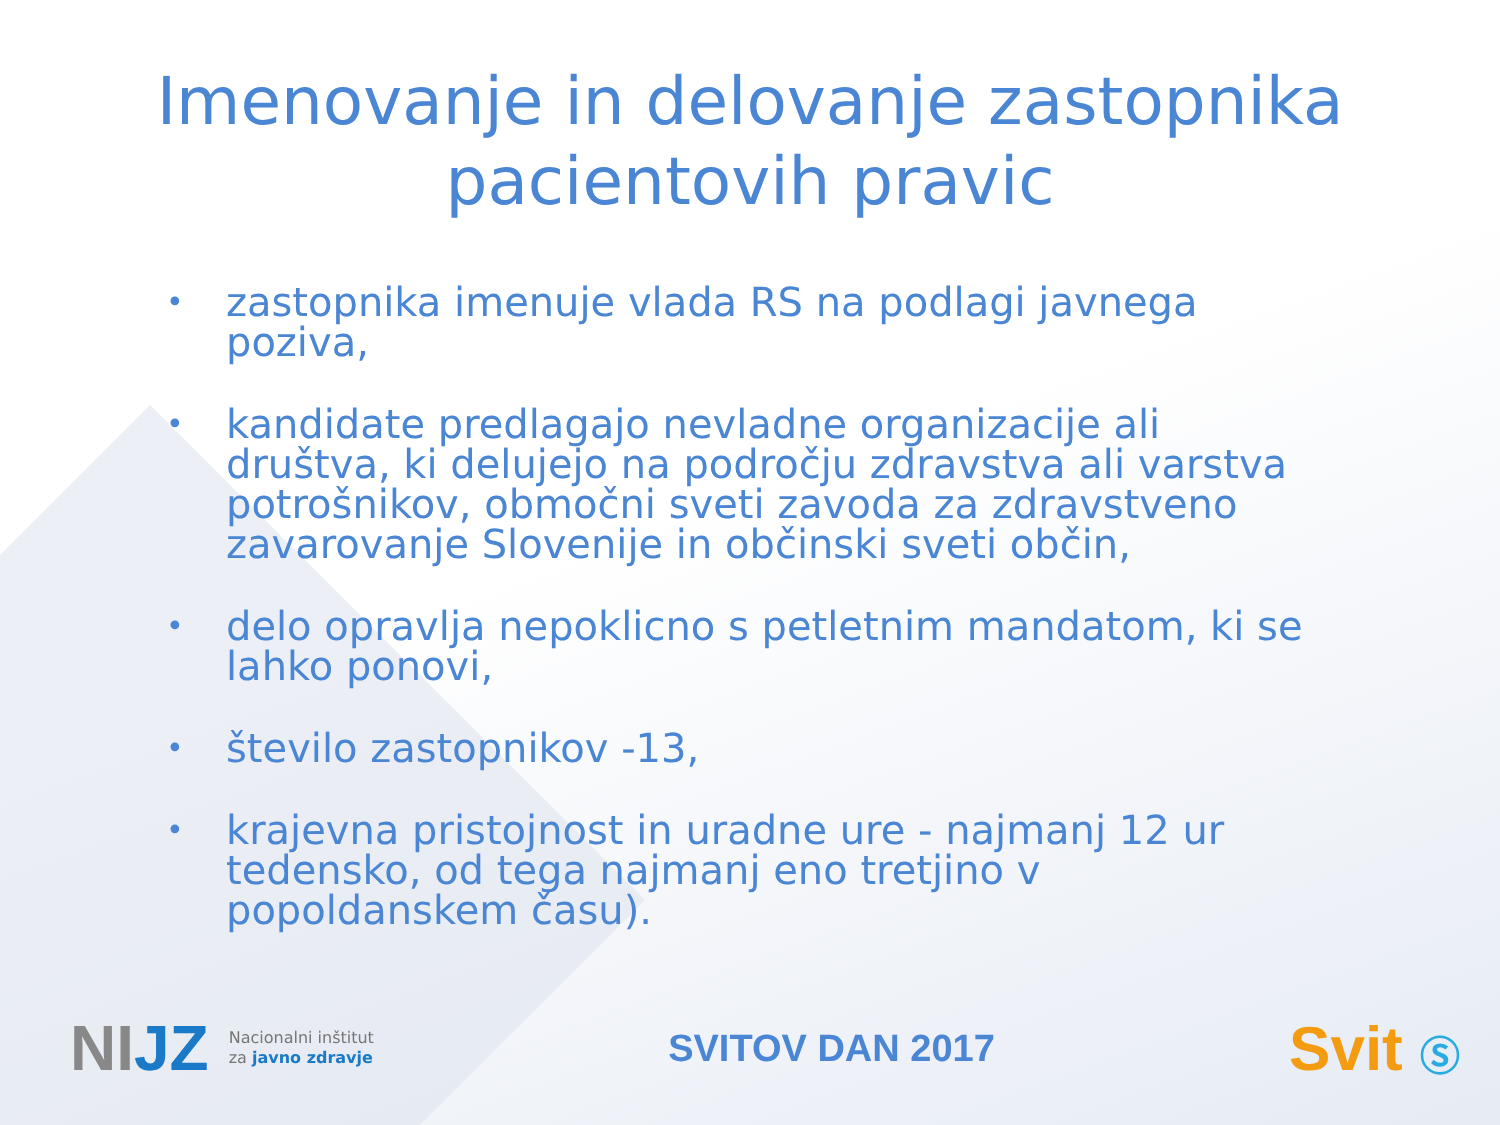Imenovanje in delovanje zastopnika pacientovih pravic
• zastopnika imenuje vlada RS na podlagi javnega poziva,
• kandidate predlagajo nevladne organizacije ali društva, ki delujejo na področju zdravstva ali varstva potrošnikov, območni sveti zavoda za zdravstveno zavarovanje Slovenije in občinski sveti občin,
• delo opravlja nepoklicno s petletnim mandatom, ki se lahko ponovi,
• število zastopnikov -13,
• krajevna pristojnost in uradne ure - najmanj 12 ur tedensko, od tega najmanj eno tretjino v popoldanskem času).
NIJZ Nacionalni inštitut
za javno zdravje
SVITOV DAN 2017
Svit Ⓢ